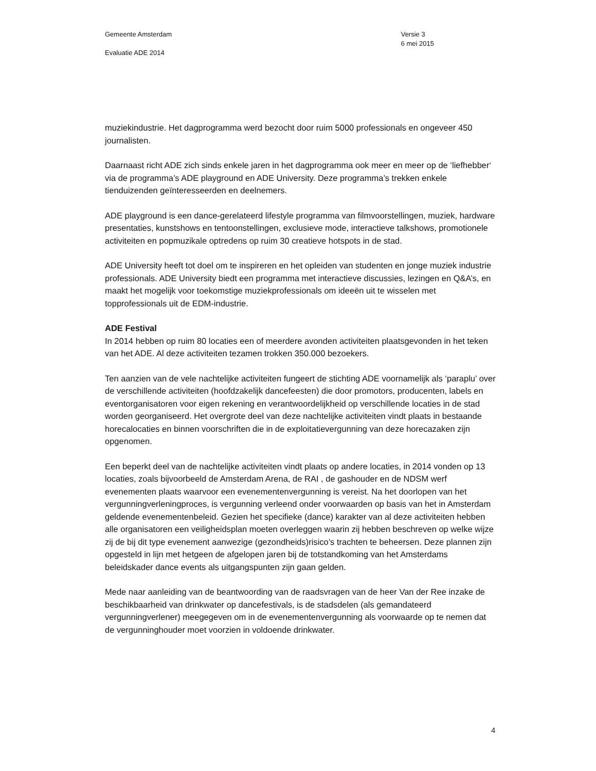Gemeente Amsterdam
Evaluatie ADE 2014
Versie 3
6 mei 2015
muziekindustrie. Het dagprogramma werd bezocht door ruim 5000 professionals en ongeveer 450 journalisten.
Daarnaast richt ADE zich sinds enkele jaren in het dagprogramma ook meer en meer op de ‘liefhebber‘ via de programma’s ADE playground en ADE University. Deze programma’s trekken enkele tienduizenden geïnteresseerden en deelnemers.
ADE playground is een dance-gerelateerd lifestyle programma van filmvoorstellingen, muziek, hardware presentaties, kunstshows en tentoonstellingen, exclusieve mode, interactieve talkshows, promotionele activiteiten en popmuzikale optredens op ruim 30 creatieve hotspots in de stad.
ADE University heeft tot doel om te inspireren en het opleiden van studenten en jonge muziek industrie professionals. ADE University biedt een programma met interactieve discussies, lezingen en Q&A’s, en maakt het mogelijk voor toekomstige muziekprofessionals om ideeën uit te wisselen met topprofessionals uit de EDM-industrie.
ADE Festival
In 2014 hebben op ruim 80 locaties een of meerdere avonden activiteiten plaatsgevonden in het teken van het ADE. Al deze activiteiten tezamen trokken 350.000 bezoekers.
Ten aanzien van de vele nachtelijke activiteiten fungeert de stichting ADE voornamelijk als ‘paraplu’ over de verschillende activiteiten (hoofdzakelijk dancefeesten) die door promotors, producenten, labels en eventorganisatoren voor eigen rekening en verantwoordelijkheid op verschillende locaties in de stad worden georganiseerd. Het overgrote deel van deze nachtelijke activiteiten vindt plaats in bestaande horecalocaties en binnen voorschriften die in de exploitatievergunning van deze horecazaken zijn opgenomen.
Een beperkt deel van de nachtelijke activiteiten vindt plaats op andere locaties, in 2014 vonden op 13 locaties, zoals bijvoorbeeld de Amsterdam Arena, de RAI , de gashouder en de NDSM werf evenementen plaats waarvoor een evenementenvergunning is vereist. Na het doorlopen van het vergunningverleningproces, is vergunning verleend onder voorwaarden op basis van het in Amsterdam geldende evenementenbeleid. Gezien het specifieke (dance) karakter van al deze activiteiten hebben alle organisatoren een veiligheidsplan moeten overleggen waarin zij hebben beschreven op welke wijze zij de bij dit type evenement aanwezige (gezondheids)risico’s trachten te beheersen. Deze plannen zijn opgesteld in lijn met hetgeen de afgelopen jaren bij de totstandkoming van het Amsterdams beleidskader dance events als uitgangspunten zijn gaan gelden.
Mede naar aanleiding van de beantwoording van de raadsvragen van de heer Van der Ree inzake de beschikbaarheid van drinkwater op dancefestivals, is de stadsdelen (als gemandateerd vergunningverlener) meegegeven om in de evenementenvergunning als voorwaarde op te nemen dat de vergunninghouder moet voorzien in voldoende drinkwater.
4